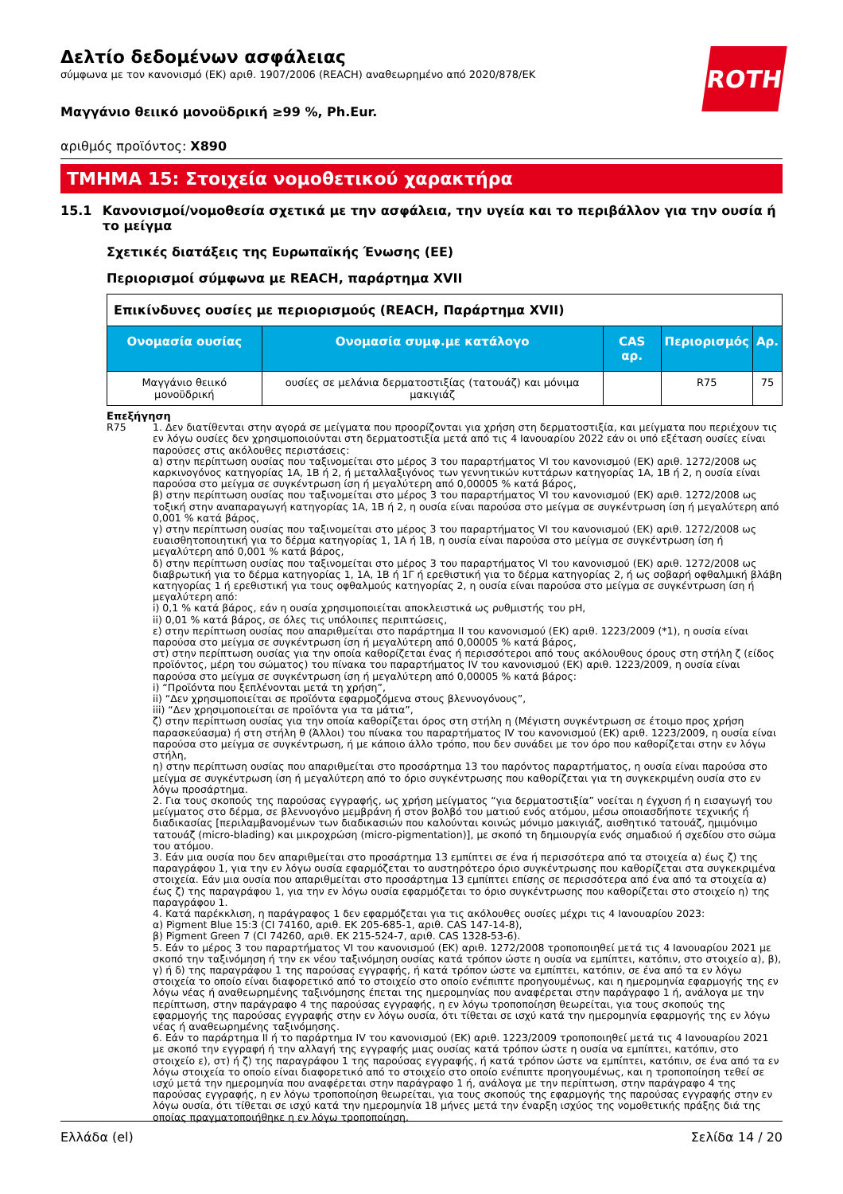ROTH
Δελτίο δεδομένων ασφάλειας
σύμφωνα με τον κανονισμό (ΕΚ) αριθ. 1907/2006 (REACH) αναθεωρημένο από 2020/878/ΕΚ
Μαγγάνιο θειικό μονοϋδρική ≥99 %, Ph.Eur.
αριθμός προϊόντος: X890
ΤΜΗΜΑ 15: Στοιχεία νομοθετικού χαρακτήρα
15.1 Κανονισμοί/νομοθεσία σχετικά με την ασφάλεια, την υγεία και το περιβάλλον για την ουσία ή το μείγμα
Σχετικές διατάξεις της Ευρωπαϊκής Ένωσης (ΕΕ)
Περιορισμοί σύμφωνα με REACH, παράρτημα XVII
| Επικίνδυνες ουσίες με περιορισμούς (REACH, Παράρτημα XVII) | | | | |
| Ονομασία ουσίας | Ονομασία συμφ.με κατάλογο | CAS αρ. | Περιορισμός | Αρ. |
| Μαγγάνιο θειικό μονοϋδρική | ουσίες σε μελάνια δερματοστιξίας (τατουάζ) και μόνιμα μακιγιάζ | | R75 | 75 |
Επεξήγηση
R75 1. Δεν διατίθενται στην αγορά σε μείγματα που προορίζονται για χρήση στη δερματοστιξία, και μείγματα που περιέχουν τις εν λόγω ουσίες δεν χρησιμοποιούνται στη δερματοστιξία μετά από τις 4 Ιανουαρίου 2022 εάν οι υπό εξέταση ουσίες είναι παρούσες στις ακόλουθες περιστάσεις:
α) στην περίπτωση ουσίας που ταξινομείται στο μέρος 3 του παραρτήματος VI του κανονισμού (ΕΚ) αριθ. 1272/2008 ως καρκινογόνος κατηγορίας 1A, 1B ή 2, ή μεταλλαξιγόνος των γεννητικών κυττάρων κατηγορίας 1A, 1B ή 2, η ουσία είναι παρούσα στο μείγμα σε συγκέντρωση ίση ή μεγαλύτερη από 0,00005 % κατά βάρος,
β) στην περίπτωση ουσίας που ταξινομείται στο μέρος 3 του παραρτήματος VI του κανονισμού (ΕΚ) αριθ. 1272/2008 ως τοξική στην αναπαραγωγή κατηγορίας 1A, 1B ή 2, η ουσία είναι παρούσα στο μείγμα σε συγκέντρωση ίση ή μεγαλύτερη από 0,001 % κατά βάρος,
γ) στην περίπτωση ουσίας που ταξινομείται στο μέρος 3 του παραρτήματος VI του κανονισμού (ΕΚ) αριθ. 1272/2008 ως ευαισθητοποιητική για το δέρμα κατηγορίας 1, 1A ή 1B, η ουσία είναι παρούσα στο μείγμα σε συγκέντρωση ίση ή μεγαλύτερη από 0,001 % κατά βάρος,
δ) στην περίπτωση ουσίας που ταξινομείται στο μέρος 3 του παραρτήματος VI του κανονισμού (ΕΚ) αριθ. 1272/2008 ως διαβρωτική για το δέρμα κατηγορίας 1, 1A, 1B ή 1Γ ή ερεθιστική για το δέρμα κατηγορίας 2, ή ως σοβαρή οφθαλμική βλάβη κατηγορίας 1 ή ερεθιστική για τους οφθαλμούς κατηγορίας 2, η ουσία είναι παρούσα στο μείγμα σε συγκέντρωση ίση ή μεγαλύτερη από:
i) 0,1 % κατά βάρος, εάν η ουσία χρησιμοποιείται αποκλειστικά ως ρυθμιστής του pH,
ii) 0,01 % κατά βάρος, σε όλες τις υπόλοιπες περιπτώσεις,
ε) στην περίπτωση ουσίας που απαριθμείται στο παράρτημα II του κανονισμού (ΕΚ) αριθ. 1223/2009 (*1), η ουσία είναι παρούσα στο μείγμα σε συγκέντρωση ίση ή μεγαλύτερη από 0,00005 % κατά βάρος,
στ) στην περίπτωση ουσίας για την οποία καθορίζεται ένας ή περισσότεροι από τους ακόλουθους όρους στη στήλη ζ (είδος προϊόντος, μέρη του σώματος) του πίνακα του παραρτήματος IV του κανονισμού (ΕΚ) αριθ. 1223/2009, η ουσία είναι παρούσα στο μείγμα σε συγκέντρωση ίση ή μεγαλύτερη από 0,00005 % κατά βάρος:
i) “Προϊόντα που ξεπλένονται μετά τη χρήση”,
ii) “Δεν χρησιμοποιείται σε προϊόντα εφαρμοζόμενα στους βλεννογόνους”,
iii) “Δεν χρησιμοποιείται σε προϊόντα για τα μάτια”,
ζ) στην περίπτωση ουσίας για την οποία καθορίζεται όρος στη στήλη η (Μέγιστη συγκέντρωση σε έτοιμο προς χρήση παρασκεύασμα) ή στη στήλη θ (Άλλοι) του πίνακα του παραρτήματος IV του κανονισμού (ΕΚ) αριθ. 1223/2009, η ουσία είναι παρούσα στο μείγμα σε συγκέντρωση, ή με κάποιο άλλο τρόπο, που δεν συνάδει με τον όρο που καθορίζεται στην εν λόγω στήλη,
η) στην περίπτωση ουσίας που απαριθμείται στο προσάρτημα 13 του παρόντος παραρτήματος, η ουσία είναι παρούσα στο μείγμα σε συγκέντρωση ίση ή μεγαλύτερη από το όριο συγκέντρωσης που καθορίζεται για τη συγκεκριμένη ουσία στο εν λόγω προσάρτημα.
2. Για τους σκοπούς της παρούσας εγγραφής, ως χρήση μείγματος “για δερματοστιξία” νοείται η έγχυση ή η εισαγωγή του μείγματος στο δέρμα, σε βλεννογόνο μεμβράνη ή στον βολβό του ματιού ενός ατόμου, μέσω οποιασδήποτε τεχνικής ή διαδικασίας [περιλαμβανομένων των διαδικασιών που καλούνται κοινώς μόνιμο μακιγιάζ, αισθητικό τατουάζ, ημιμόνιμο τατουάζ (micro-blading) και μικροχρώση (micro-pigmentation)], με σκοπό τη δημιουργία ενός σημαδιού ή σχεδίου στο σώμα του ατόμου.
3. Εάν μια ουσία που δεν απαριθμείται στο προσάρτημα 13 εμπίπτει σε ένα ή περισσότερα από τα στοιχεία α) έως ζ) της παραγράφου 1, για την εν λόγω ουσία εφαρμόζεται το αυστηρότερο όριο συγκέντρωσης που καθορίζεται στα συγκεκριμένα στοιχεία. Εάν μια ουσία που απαριθμείται στο προσάρτημα 13 εμπίπτει επίσης σε περισσότερα από ένα από τα στοιχεία α) έως ζ) της παραγράφου 1, για την εν λόγω ουσία εφαρμόζεται το όριο συγκέντρωσης που καθορίζεται στο στοιχείο η) της παραγράφου 1.
4. Κατά παρέκκλιση, η παράγραφος 1 δεν εφαρμόζεται για τις ακόλουθες ουσίες μέχρι τις 4 Ιανουαρίου 2023:
α) Pigment Blue 15:3 (CI 74160, αριθ. ΕΚ 205-685-1, αριθ. CAS 147-14-8),
β) Pigment Green 7 (CI 74260, αριθ. ΕΚ 215-524-7, αριθ. CAS 1328-53-6).
5. Εάν το μέρος 3 του παραρτήματος VI του κανονισμού (ΕΚ) αριθ. 1272/2008 τροποποιηθεί μετά τις 4 Ιανουαρίου 2021 με σκοπό την ταξινόμηση ή την εκ νέου ταξινόμηση ουσίας κατά τρόπον ώστε η ουσία να εμπίπτει, κατόπιν, στο στοιχείο α), β), γ) ή δ) της παραγράφου 1 της παρούσας εγγραφής, ή κατά τρόπον ώστε να εμπίπτει, κατόπιν, σε ένα από τα εν λόγω στοιχεία το οποίο είναι διαφορετικό από το στοιχείο στο οποίο ενέπιπτε προηγουμένως, και η ημερομηνία εφαρμογής της εν λόγω νέας ή αναθεωρημένης ταξινόμησης έπεται της ημερομηνίας που αναφέρεται στην παράγραφο 1 ή, ανάλογα με την περίπτωση, στην παράγραφο 4 της παρούσας εγγραφής, η εν λόγω τροποποίηση θεωρείται, για τους σκοπούς της εφαρμογής της παρούσας εγγραφής στην εν λόγω ουσία, ότι τίθεται σε ισχύ κατά την ημερομηνία εφαρμογής της εν λόγω νέας ή αναθεωρημένης ταξινόμησης.
6. Εάν το παράρτημα II ή το παράρτημα IV του κανονισμού (ΕΚ) αριθ. 1223/2009 τροποποιηθεί μετά τις 4 Ιανουαρίου 2021 με σκοπό την εγγραφή ή την αλλαγή της εγγραφής μιας ουσίας κατά τρόπον ώστε η ουσία να εμπίπτει, κατόπιν, στο στοιχείο ε), στ) ή ζ) της παραγράφου 1 της παρούσας εγγραφής, ή κατά τρόπον ώστε να εμπίπτει, κατόπιν, σε ένα από τα εν λόγω στοιχεία το οποίο είναι διαφορετικό από το στοιχείο στο οποίο ενέπιπτε προηγουμένως, και η τροποποίηση τεθεί σε ισχύ μετά την ημερομηνία που αναφέρεται στην παράγραφο 1 ή, ανάλογα με την περίπτωση, στην παράγραφο 4 της παρούσας εγγραφής, η εν λόγω τροποποίηση θεωρείται, για τους σκοπούς της εφαρμογής της παρούσας εγγραφής στην εν λόγω ουσία, ότι τίθεται σε ισχύ κατά την ημερομηνία 18 μήνες μετά την έναρξη ισχύος της νομοθετικής πράξης διά της οποίας πραγματοποιήθηκε η εν λόγω τροποποίηση.
Ελλάδα (el) Σελίδα 14 / 20